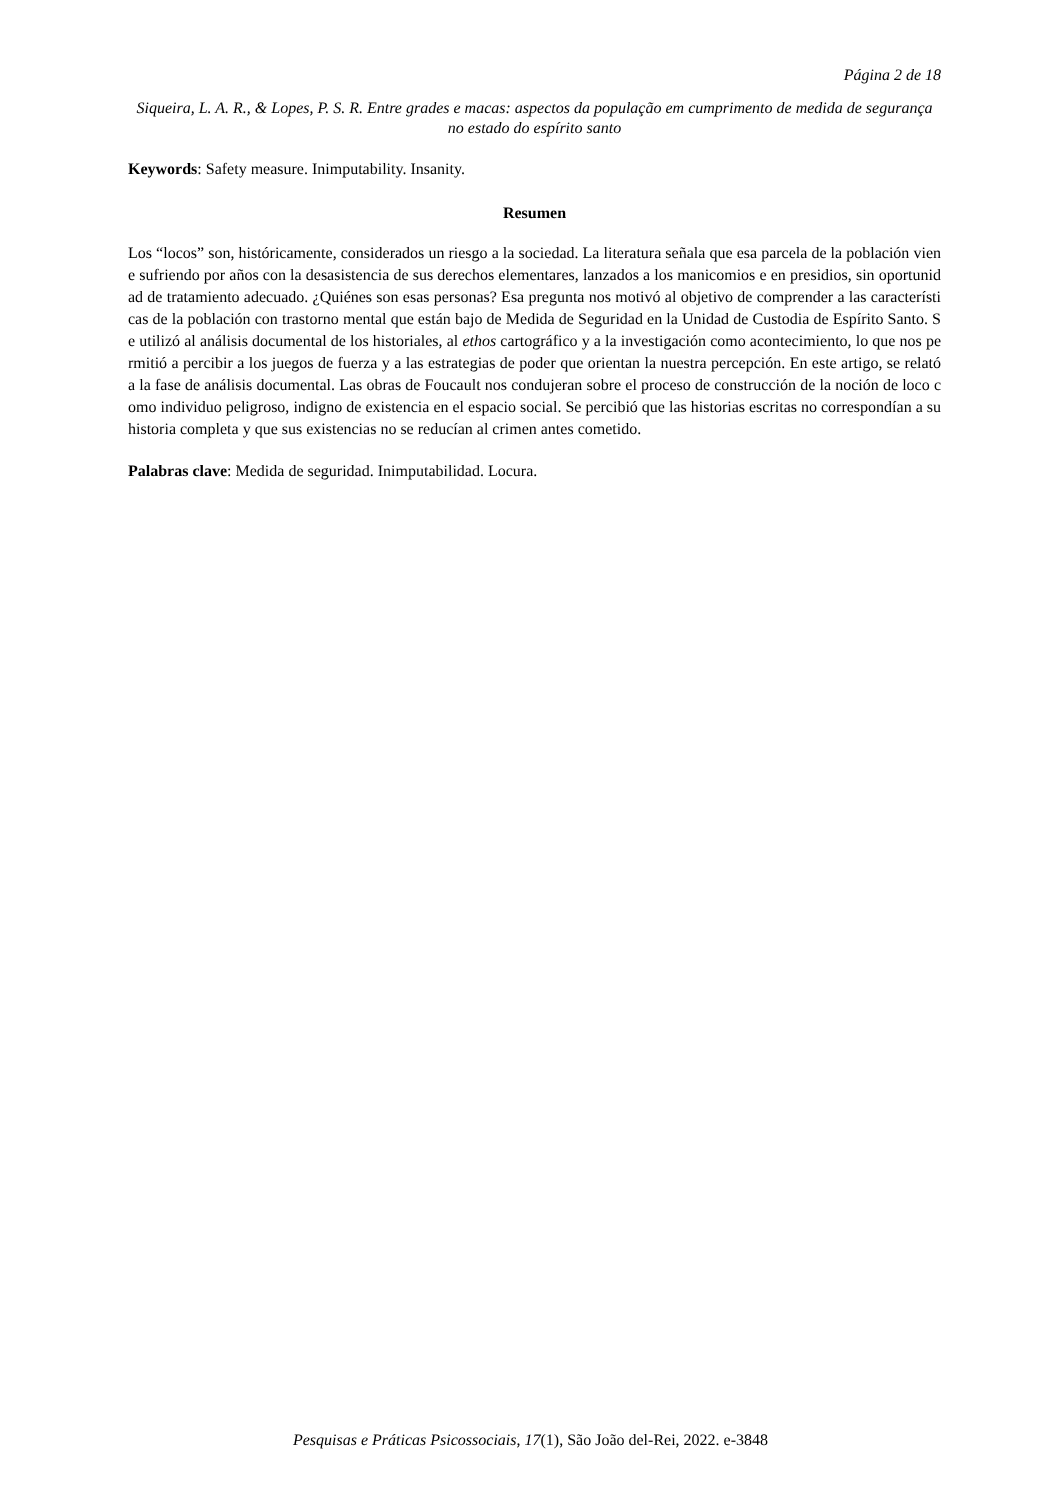Página 2 de 18
Siqueira, L. A. R., & Lopes, P. S. R. Entre grades e macas: aspectos da população em cumprimento de medida de segurança no estado do espírito santo
Keywords: Safety measure. Inimputability. Insanity.
Resumen
Los “locos” son, históricamente, considerados un riesgo a la sociedad. La literatura señala que esa parcela de la población viene sufriendo por años con la desasistencia de sus derechos elementares, lanzados a los manicomios e en presidios, sin oportunidad de tratamiento adecuado. ¿Quiénes son esas personas? Esa pregunta nos motivó al objetivo de comprender a las características de la población con trastorno mental que están bajo de Medida de Seguridad en la Unidad de Custodia de Espírito Santo. Se utilizó al análisis documental de los historiales, al ethos cartográfico y a la investigación como acontecimiento, lo que nos permitió a percibir a los juegos de fuerza y a las estrategias de poder que orientan la nuestra percepción. En este artigo, se relató a la fase de análisis documental. Las obras de Foucault nos condujeran sobre el proceso de construcción de la noción de loco como individuo peligroso, indigno de existencia en el espacio social. Se percibió que las historias escritas no correspondían a su historia completa y que sus existencias no se reducían al crimen antes cometido.
Palabras clave: Medida de seguridad. Inimputabilidad. Locura.
Pesquisas e Práticas Psicossociais, 17(1), São João del-Rei, 2022. e-3848